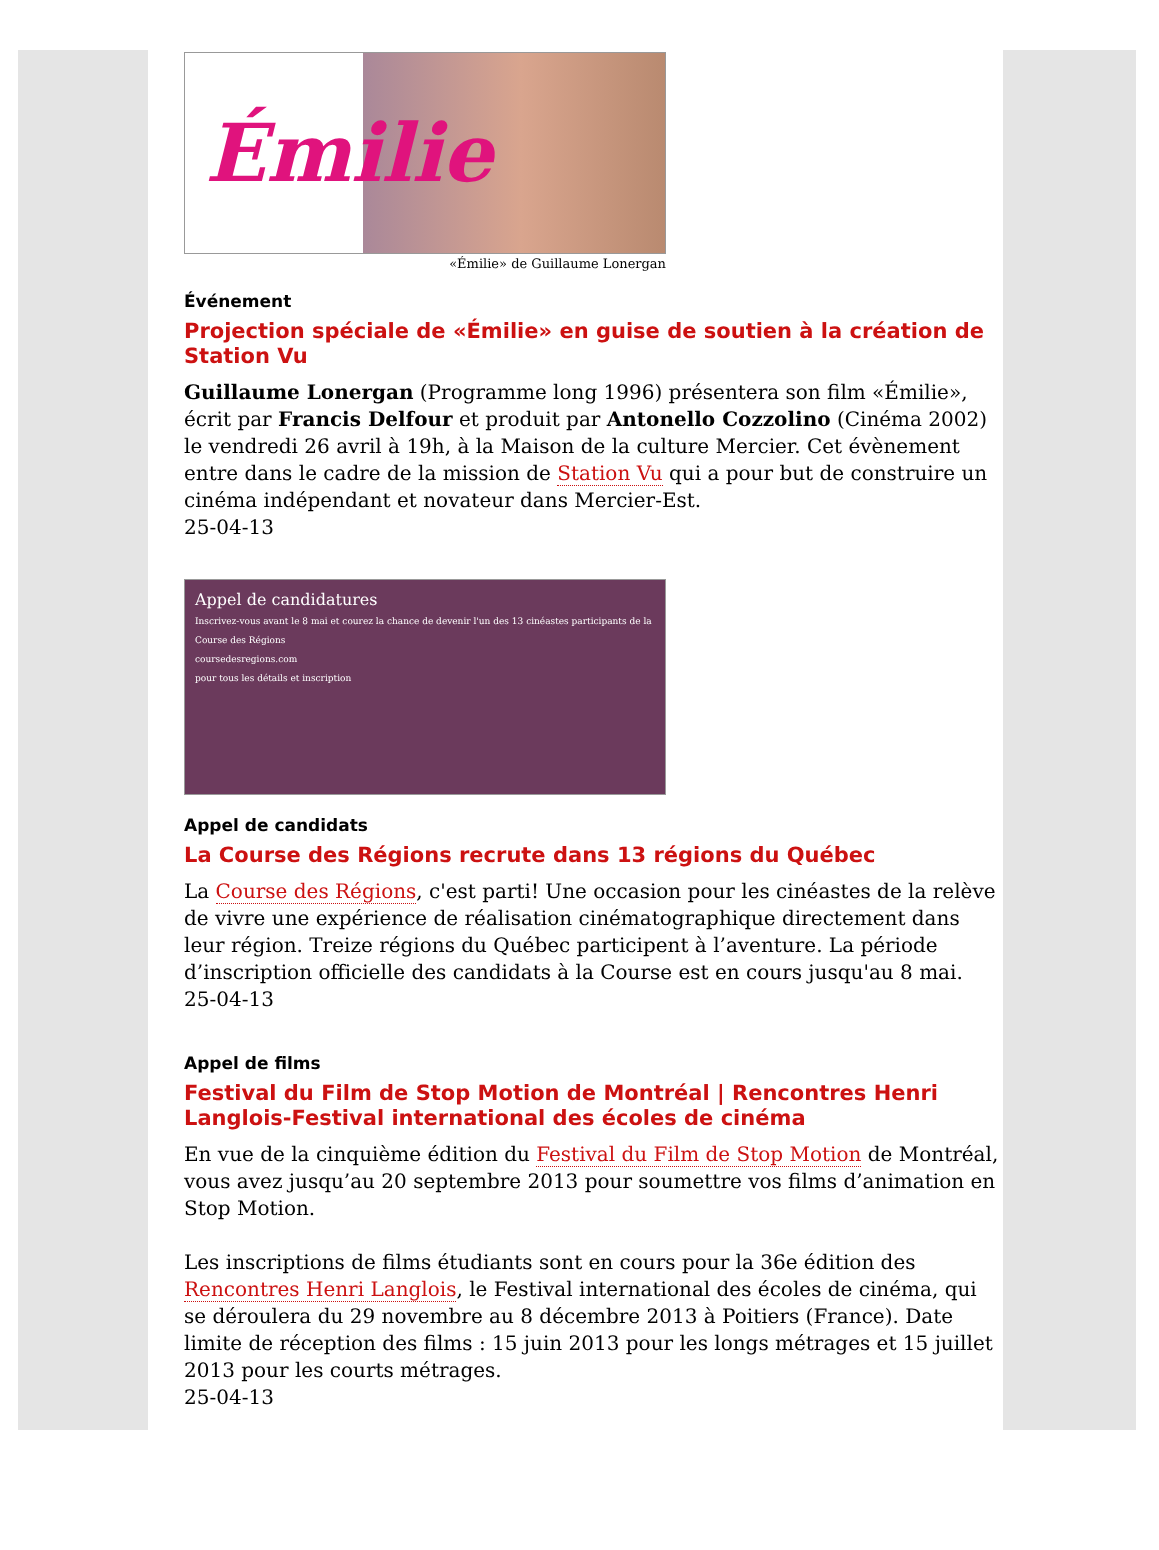Émilie
«Émilie» de Guillaume Lonergan
Événement
Projection spéciale de «Émilie» en guise de soutien à la création de Station Vu
Guillaume Lonergan (Programme long 1996) présentera son film «Émilie», écrit par Francis Delfour et produit par Antonello Cozzolino (Cinéma 2002) le vendredi 26 avril à 19h, à la Maison de la culture Mercier. Cet évènement entre dans le cadre de la mission de Station Vu qui a pour but de construire un cinéma indépendant et novateur dans Mercier-Est.
25-04-13
Appel de candidatures
Inscrivez-vous avant le 8 mai et courez la chance de devenir l'un des 13 cinéastes participants de la Course des Régions
coursedesregions.com
pour tous les détails et inscription
Appel de candidats
La Course des Régions recrute dans 13 régions du Québec
La Course des Régions, c'est parti! Une occasion pour les cinéastes de la relève de vivre une expérience de réalisation cinématographique directement dans leur région. Treize régions du Québec participent à l’aventure. La période d’inscription officielle des candidats à la Course est en cours jusqu'au 8 mai.
25-04-13
Appel de films
Festival du Film de Stop Motion de Montréal | Rencontres Henri Langlois-Festival international des écoles de cinéma
En vue de la cinquième édition du Festival du Film de Stop Motion de Montréal, vous avez jusqu’au 20 septembre 2013 pour soumettre vos films d’animation en Stop Motion.
Les inscriptions de films étudiants sont en cours pour la 36e édition des Rencontres Henri Langlois, le Festival international des écoles de cinéma, qui se déroulera du 29 novembre au 8 décembre 2013 à Poitiers (France). Date limite de réception des films : 15 juin 2013 pour les longs métrages et 15 juillet 2013 pour les courts métrages.
25-04-13